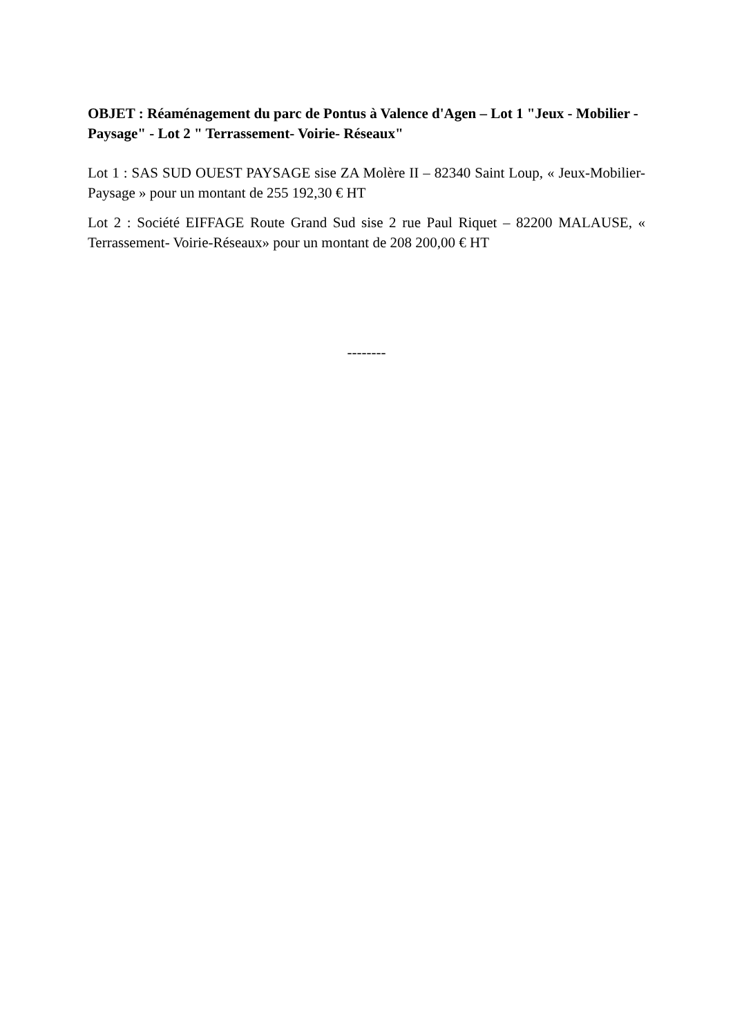OBJET : Réaménagement du parc de Pontus à Valence d'Agen – Lot 1 "Jeux - Mobilier - Paysage" - Lot 2 " Terrassement- Voirie- Réseaux"
Lot 1 : SAS SUD OUEST PAYSAGE sise ZA Molère II – 82340 Saint Loup, « Jeux-Mobilier-Paysage » pour un montant de 255 192,30 € HT
Lot 2 : Société EIFFAGE Route Grand Sud sise 2 rue Paul Riquet – 82200 MALAUSE, « Terrassement- Voirie-Réseaux» pour un montant de 208 200,00 € HT
--------